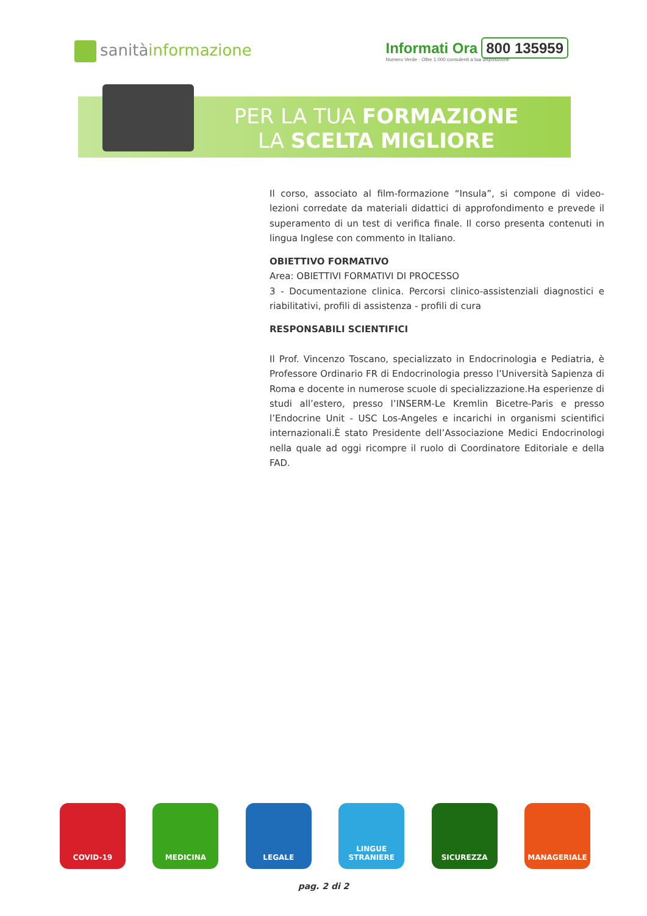sanitàinformazione
Informati Ora 800 135959
Numero Verde · Oltre 1.000 consulenti a tua disposizione
PER LA TUA FORMAZIONE
LA SCELTA MIGLIORE
Il corso, associato al film-formazione “Insula”, si compone di video-lezioni corredate da materiali didattici di approfondimento e prevede il superamento di un test di verifica finale. Il corso presenta contenuti in lingua Inglese con commento in Italiano.
OBIETTIVO FORMATIVO
Area: OBIETTIVI FORMATIVI DI PROCESSO
3 - Documentazione clinica. Percorsi clinico-assistenziali diagnostici e riabilitativi, profili di assistenza - profili di cura
RESPONSABILI SCIENTIFICI
Il Prof. Vincenzo Toscano, specializzato in Endocrinologia e Pediatria, è Professore Ordinario FR di Endocrinologia presso l’Università Sapienza di Roma e docente in numerose scuole di specializzazione.Ha esperienze di studi all’estero, presso l’INSERM-Le Kremlin Bicetre-Paris e presso l’Endocrine Unit - USC Los-Angeles e incarichi in organismi scientifici internazionali.È stato Presidente dell’Associazione Medici Endocrinologi nella quale ad oggi ricompre il ruolo di Coordinatore Editoriale e della FAD.
COVID-19 MEDICINA LEGALE LINGUE
STRANIERE
SICUREZZA MANAGERIALE
pag. 2 di 2